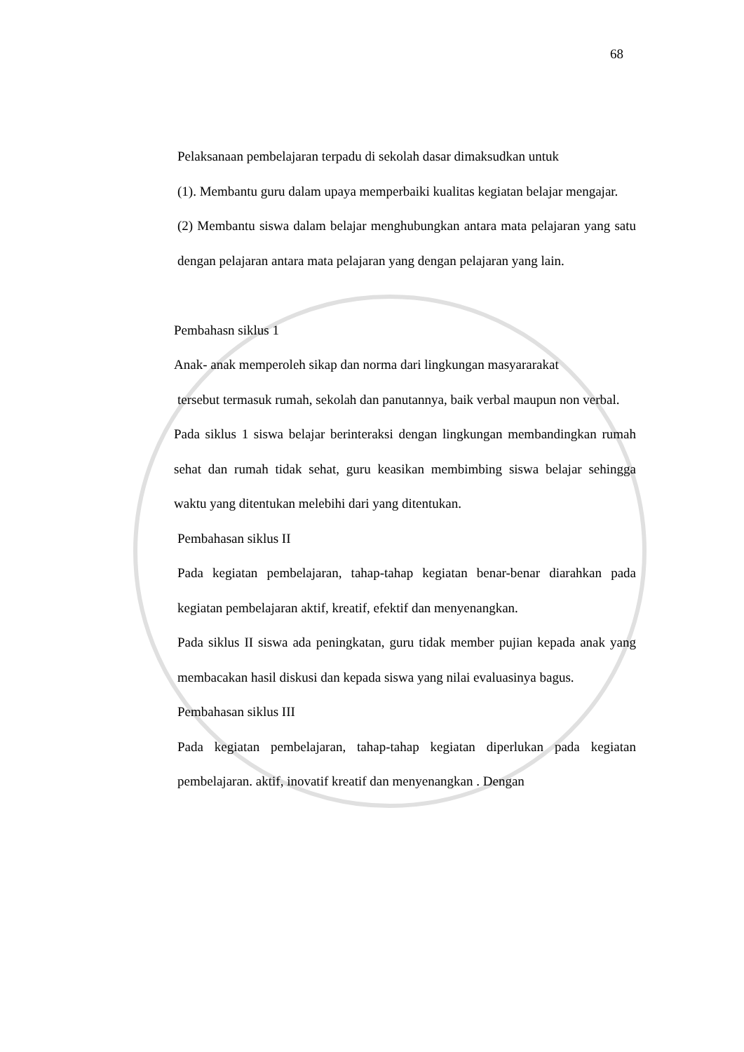68
Pelaksanaan pembelajaran terpadu di sekolah dasar dimaksudkan untuk
(1). Membantu guru dalam upaya memperbaiki kualitas kegiatan belajar mengajar.
(2) Membantu siswa dalam belajar menghubungkan antara mata pelajaran yang satu dengan pelajaran antara mata pelajaran yang dengan pelajaran yang lain.
Pembahasn siklus 1
Anak- anak memperoleh sikap dan norma dari lingkungan masyararakat
tersebut termasuk rumah, sekolah dan panutannya, baik verbal maupun non verbal.
Pada siklus 1 siswa belajar berinteraksi dengan lingkungan membandingkan rumah sehat dan rumah tidak sehat, guru keasikan membimbing siswa belajar sehingga waktu yang ditentukan melebihi dari yang ditentukan.
Pembahasan siklus II
Pada kegiatan pembelajaran, tahap-tahap kegiatan benar-benar diarahkan pada kegiatan pembelajaran aktif, kreatif, efektif dan menyenangkan.
Pada siklus II siswa ada peningkatan, guru tidak member pujian kepada anak yang membacakan hasil diskusi dan kepada siswa yang nilai evaluasinya bagus.
Pembahasan siklus III
Pada kegiatan pembelajaran, tahap-tahap kegiatan diperlukan pada kegiatan pembelajaran. aktif, inovatif kreatif dan menyenangkan . Dengan